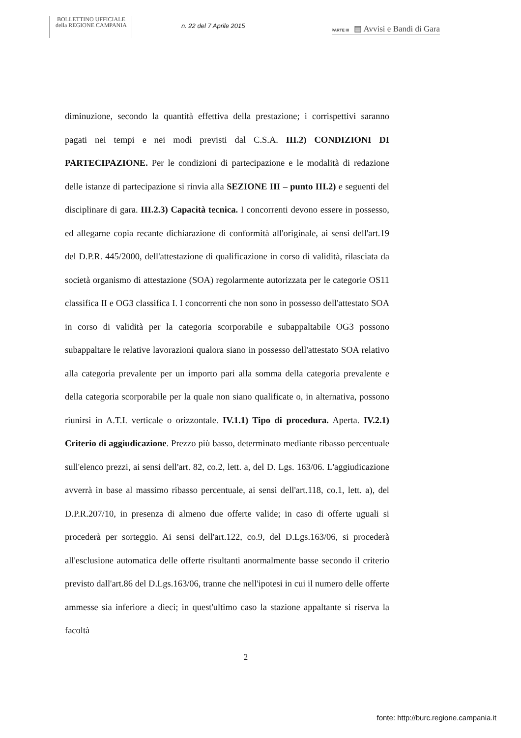BOLLETTINO UFFICIALE
della REGIONE CAMPANIA
n. 22 del 7 Aprile 2015
PARTE III ▤ Avvisi e Bandi di Gara
diminuzione, secondo la quantità effettiva della prestazione; i corrispettivi saranno pagati nei tempi e nei modi previsti dal C.S.A. III.2) CONDIZIONI DI PARTECIPAZIONE. Per le condizioni di partecipazione e le modalità di redazione delle istanze di partecipazione si rinvia alla SEZIONE III – punto III.2) e seguenti del disciplinare di gara. III.2.3) Capacità tecnica. I concorrenti devono essere in possesso, ed allegarne copia recante dichiarazione di conformità all'originale, ai sensi dell'art.19 del D.P.R. 445/2000, dell'attestazione di qualificazione in corso di validità, rilasciata da società organismo di attestazione (SOA) regolarmente autorizzata per le categorie OS11 classifica II e OG3 classifica I. I concorrenti che non sono in possesso dell'attestato SOA in corso di validità per la categoria scorporabile e subappaltabile OG3 possono subappaltare le relative lavorazioni qualora siano in possesso dell'attestato SOA relativo alla categoria prevalente per un importo pari alla somma della categoria prevalente e della categoria scorporabile per la quale non siano qualificate o, in alternativa, possono riunirsi in A.T.I. verticale o orizzontale. IV.1.1) Tipo di procedura. Aperta. IV.2.1) Criterio di aggiudicazione. Prezzo più basso, determinato mediante ribasso percentuale sull'elenco prezzi, ai sensi dell'art. 82, co.2, lett. a, del D. Lgs. 163/06. L'aggiudicazione avverrà in base al massimo ribasso percentuale, ai sensi dell'art.118, co.1, lett. a), del D.P.R.207/10, in presenza di almeno due offerte valide; in caso di offerte uguali si procederà per sorteggio. Ai sensi dell'art.122, co.9, del D.Lgs.163/06, si procederà all'esclusione automatica delle offerte risultanti anormalmente basse secondo il criterio previsto dall'art.86 del D.Lgs.163/06, tranne che nell'ipotesi in cui il numero delle offerte ammesse sia inferiore a dieci; in quest'ultimo caso la stazione appaltante si riserva la facoltà
2
fonte: http://burc.regione.campania.it